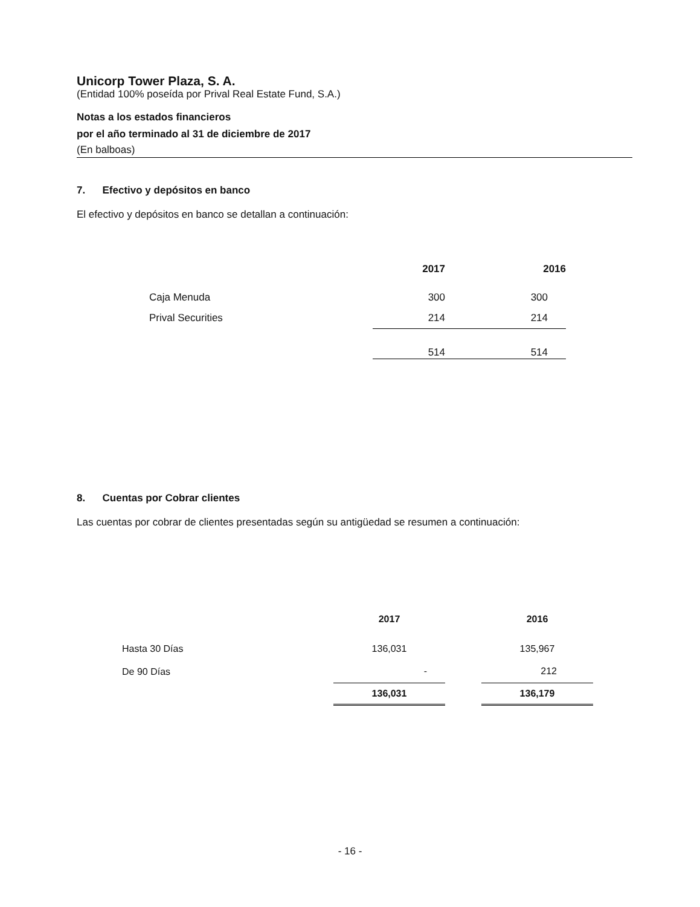Unicorp Tower Plaza, S. A.
(Entidad 100% poseída por Prival Real Estate Fund, S.A.)
Notas a los estados financieros
por el año terminado al 31 de diciembre de 2017
(En balboas)
7. Efectivo y depósitos en banco
El efectivo y depósitos en banco se detallan a continuación:
| | 2017 | 2016 |
| --- | --- | --- |
| Caja Menuda | 300 | 300 |
| Prival Securities | 214 | 214 |
| | 514 | 514 |
8. Cuentas por Cobrar clientes
Las cuentas por cobrar de clientes presentadas según su antigüedad se resumen a continuación:
| | 2017 | | 2016 |
| --- | --- | --- | --- |
| Hasta 30 Días | 136,031 | | 135,967 |
| De 90 Días | - | | 212 |
| | 136,031 | | 136,179 |
- 16 -